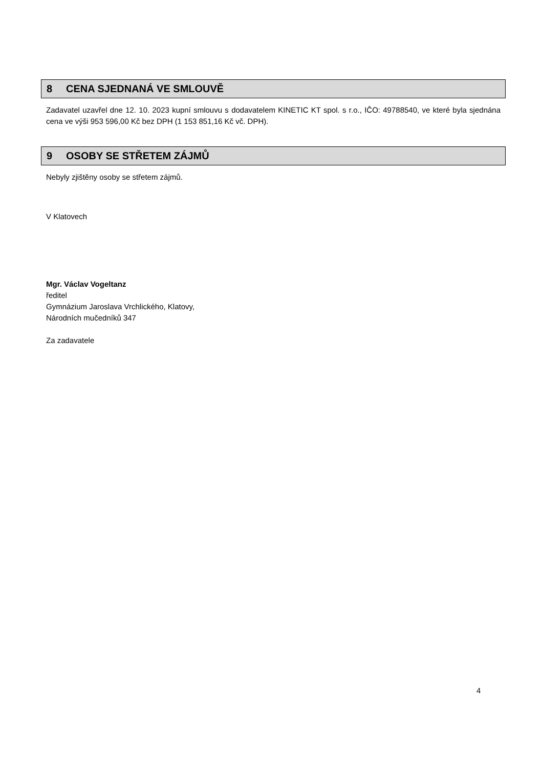8 CENA SJEDNANÁ VE SMLOUVĚ
Zadavatel uzavřel dne 12. 10. 2023 kupní smlouvu s dodavatelem KINETIC KT spol. s r.o., IČO: 49788540, ve které byla sjednána cena ve výši 953 596,00 Kč bez DPH (1 153 851,16 Kč vč. DPH).
9 OSOBY SE STŘETEM ZÁJMŮ
Nebyly zjištěny osoby se střetem zájmů.
V Klatovech
Mgr. Václav Vogeltanz
ředitel
Gymnázium Jaroslava Vrchlického, Klatovy,
Národních mučedníků 347
Za zadavatele
4